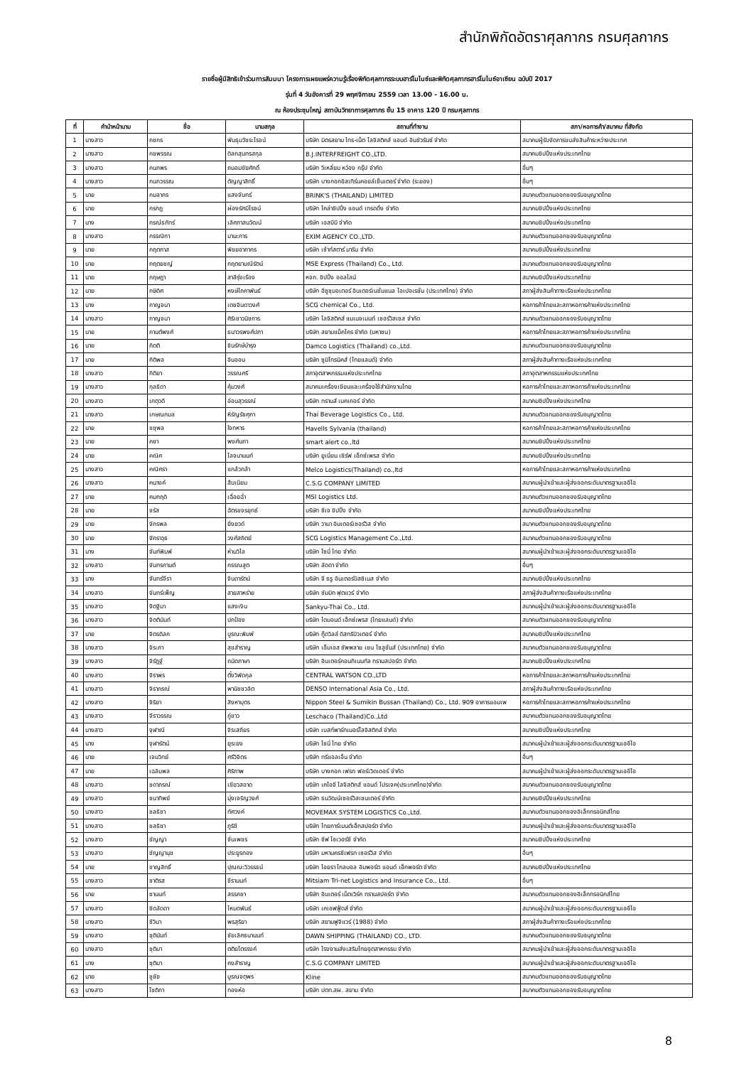สำนักพิกัดอัตราศุลกากร กรมศุลกากร
รายชื่อผู้มีสิทธิเข้าร่วมการสัมมนา โครงการเผยแพร่ความรู้เรื่องพิกัดศุลกากรระบบฮาร์โมไนซ์และพิกัดศุลกากรฮาร์โมไนซ์อาเซียน ฉบับปี 2017
รุ่นที่ 4 วันอังคารที่ 29 พฤศจิกายน 2559 เวลา 13.00 - 16.00 น.
ณ ห้องประชุมใหญ่ สถาบันวิทยาการศุลกากร ชั้น 15 อาคาร 120 ปี กรมศุลกากร
| ที่ | คำนำหน้านาม | ชื่อ | นามสกุล | สถานที่ทำงาน | สภา/หอการค้า/สมาคม ที่สังกัด |
| --- | --- | --- | --- | --- | --- |
| 1 | นางสาว | กชกร | พันธุมวัชระโรจน์ | บริษัท มิตรสยาม ไทร-เน็ต โลจิสติคส์ แอนด์ อินชัวรันซ์ จำกัด | สมาคมผู้รับจัดการขนส่งสินค้าระหว่างประเทศ |
| 2 | นางสาว | กชพรรณ | ดิลกสุนทรสกุล | B.J.INTERFREIGHT CO.,LTD. | สมาคมชิปปิ้งแห่งประเทศไทย |
| 3 | นางสาว | กนกพร | ถนอมชัยศักดิ์ | บริษัท วีเหลี่ยม หว่อง กรุ๊ป จำกัด | อื่นๆ |
| 4 | นางสาว | กนกวรรณ | ตัญญาสิทธิ์ | บริษัท บางกอกอิสเทิร์นคอยล์เซ็นเตอร์ จำกัด (ระยอง) | อื่นๆ |
| 5 | นาย | กมลากร | แสงจันทร์ | BRINK'S (THAILAND) LIMITED | สมาคมตัวแทนออกของรับอนุญาตไทย |
| 6 | นาย | กรกฎ | ผ่องรัศมีโรจน์ | บริษัท โคล่าชิปปิ้ง แอนด์ เทรดดิ้ง จำกัด | สมาคมชิปปิ้งแห่งประเทศไทย |
| 7 | นาง | กรณ์ธภัทร์ | เลิศภาสนวัฒน์ | บริษัท เอสบีบี จำกัด | สมาคมชิปปิ้งแห่งประเทศไทย |
| 8 | นางสาว | กรรณิกา | มานะการ | EXIM AGENCY CO.,LTD. | สมาคมตัวแทนออกของรับอนุญาตไทย |
| 9 | นาย | กฤตภาส | พิชยอาภากร | บริษัท เซ้าท์สตาร์ มารีน จำกัด | สมาคมชิปปิ้งแห่งประเทศไทย |
| 10 | นาย | กฤตยชญ์ | กฤตยามณีรัตน์ | MSE Express (Thailand) Co., Ltd. | สมาคมตัวแทนออกของรับอนุญาตไทย |
| 11 | นาย | กฤษฎา | สาลีรุ่งเรือง | หจก. ชิปปิ้ง ออลไลน์ | สมาคมชิปปิ้งแห่งประเทศไทย |
| 12 | นาย | กษิดิศ | หงษ์โภคาพันธ์ | บริษัท อีซูซุมอเตอร์ อินเตอร์เนชั่นแนล โอเปอเรชั่น (ประเทศไทย) จำกัด | สภาผู้ส่งสินค้าทางเรือแห่งประเทศไทย |
| 13 | นาง | กาญจนา | เตชจินดาวงศ์ | SCG chemical Co., Ltd. | หอการค้าไทยและสภาหอการค้าแห่งประเทศไทย |
| 14 | นางสาว | กาญจนา | ศิริเชาวนิชการ | บริษัท โลจิสติคส์ แมเนจเมนท์ เซอร์วิสเซส จำกัด | สมาคมตัวแทนออกของรับอนุญาตไทย |
| 15 | นาย | กานต์พงศ์ | ธนาวรพงศ์ปภา | บริษัท สยามแม็คโคร จำกัด (มหาชน) | หอการค้าไทยและสภาหอการค้าแห่งประเทศไทย |
| 16 | นาย | กิตติ | ชินรักษ์บำรุง | Damco Logistics (Thailand) co.,Ltd. | สมาคมตัวแทนออกของรับอนุญาตไทย |
| 17 | นาย | กิติพล | อินออน | บริษัท ซูมิโทรนิคส์ (ไทยแลนด์) จำกัด | สภาผู้ส่งสินค้าทางเรือแห่งประเทศไทย |
| 18 | นางสาว | กิติยา | วรรณศรี | สภาอุตสาหกรรมแห่งประเทศไทย | สภาอุตสาหกรรมแห่งประเทศไทย |
| 19 | นางสาว | กุลธิดา | คุ้มวงศ์ | สมาคมเครื่องเขียนและเครื่องใช้สำนักงานไทย | หอการค้าไทยและสภาหอการค้าแห่งประเทศไทย |
| 20 | นางสาว | เกตุวดี | อ่อนสุวรรณ์ | บริษัท ทรานส์ เมคเกอร์ จำกัด | สมาคมชิปปิ้งแห่งประเทศไทย |
| 21 | นางสาว | เกษณกมล | หิรัญรัชศุภา | Thai Beverage Logistics Co., Ltd. | สมาคมตัวแทนออกของรับอนุญาตไทย |
| 22 | นาย | ขชุพล | ใจทหาร | Havells Sylvania (thailand) | หอการค้าไทยและสภาหอการค้าแห่งประเทศไทย |
| 23 | นาย | คชา | พงศ์นภา | smart alert co.,ltd | สมาคมชิปปิ้งแห่งประเทศไทย |
| 24 | นาย | คณิศ | โลจนานนท์ | บริษัท ยูเนี่ยน เซิร์ฟ เอ็กซ์เพรส จำกัด | สมาคมชิปปิ้งแห่งประเทศไทย |
| 25 | นางสาว | คณิศรา | แกล้วกล้า | Melco Logistics(Thailand) co.,ltd | หอการค้าไทยและสภาหอการค้าแห่งประเทศไทย |
| 26 | นางสาว | คนางค์ | สืบเนียม | C.S.G COMPANY LIMITED | สมาคมผู้นำเข้าและผู้ส่งออกระดับมาตรฐานเออีโอ |
| 27 | นาย | คมกฤดิ | เฉื่อยฉ่ำ | MSI Logistics Ltd. | สมาคมตัวแทนออกของรับอนุญาตไทย |
| 28 | นาย | จรัส | ฉัตรขจรยุทธ์ | บริษัท ซีเจ ชิปปิ้ง จำกัด | สมาคมชิปปิ้งแห่งประเทศไทย |
| 29 | นาย | จักรพล | ยิ่งยวด์ | บริษัท วานา อินเตอร์เซอร์วิส จำกัด | สมาคมตัวแทนออกของรับอนุญาตไทย |
| 30 | นาย | จักราวุธ | วงศ์สถิตย์ | SCG Logistics Management Co.,Ltd. | สมาคมตัวแทนออกของรับอนุญาตไทย |
| 31 | นาง | จันท์พิมพ์ | ห่านวิไล | บริษัท โซนี่ ไทย จำกัด | สมาคมผู้นำเข้าและผู้ส่งออกระดับมาตรฐานเออีโอ |
| 32 | นางสาว | จันทรกานต์ | กรรณสูต | บริษัท ลัดดา จำกัด | อื่นๆ |
| 33 | นาง | จันทร์จีรา | จินดารัตน์ | บริษัท จี ธรู อินเตอร์บิสซิเนส จำกัด | สมาคมชิปปิ้งแห่งประเทศไทย |
| 34 | นางสาว | จันทร์เพ็ญ | สายสาหร่าย | บริษัท ซัมมิท ฟุตแวร์ จำกัด | สภาผู้ส่งสินค้าทางเรือแห่งประเทศไทย |
| 35 | นางสาว | จิตฐิมา | แสงเงิน | Sankyu-Thai Co., Ltd. | สมาคมผู้นำเข้าและผู้ส่งออกระดับมาตรฐานเออีโอ |
| 36 | นางสาว | จิตตินันท์ | ปกป้อง | บริษัท ไดมอนด์ เอ็กซ์เพรส (ไทยแลนด์) จำกัด | สมาคมตัวแทนออกของรับอนุญาตไทย |
| 37 | นาย | จิตรดิลก | บูรณะพิมพ์ | บริษัท กู๊ดวิลล์ ดิสทริบิวเตอร์ จำกัด | สมาคมชิปปิ้งแห่งประเทศไทย |
| 38 | นางสาว | จิระภา | สุขสำราญ | บริษัท เอ็มเอส ซัพพลาย เชน โซลูชั่นส์ (ประเทศไทย) จำกัด | สมาคมตัวแทนออกของรับอนุญาตไทย |
| 39 | นางสาว | จิรัฎฐ์ | ถนัดภาษา | บริษัท อินเตอร์คอนทิเนนทัล ทรานสปอร์ต จำกัด | สมาคมชิปปิ้งแห่งประเทศไทย |
| 40 | นางสาว | จิราพร | ตั้งวิพัดกุล | CENTRAL WATSON CO.,LTD | หอการค้าไทยและสภาหอการค้าแห่งประเทศไทย |
| 41 | นางสาว | จิราภรณ์ | พานิชชวลิต | DENSO International Asia Co., Ltd. | สภาผู้ส่งสินค้าทางเรือแห่งประเทศไทย |
| 42 | นางสาว | จิริยา | สิงหาบุตร | Nippon Steel & Sumikin Bussan (Thailand) Co., Ltd. 909 อาคารแอมเพ | หอการค้าไทยและสภาหอการค้าแห่งประเทศไทย |
| 43 | นางสาว | จีราวรรณ | ภู่ขาว | Leschaco (Thailand)Co.,Ltd | สมาคมตัวแทนออกของรับอนุญาตไทย |
| 44 | นางสาว | จุฬาณี | จิรเสถียร | บริษัท เบสท์พาร์ทเนอร์โลจิสติกส์ จำกัด | สมาคมชิปปิ้งแห่งประเทศไทย |
| 45 | นาง | จุฬารัตน์ | ยุระยง | บริษัท โซนี่ ไทย จำกัด | สมาคมผู้นำเข้าและผู้ส่งออกระดับมาตรฐานเออีโอ |
| 46 | นาย | เจนวิทย์ | ศรีวิจิตร | บริษัท ทรีแอลเอ็น จำกัด | อื่นๆ |
| 47 | นาย | เฉลิมพล | ศิริภาพ | บริษัท บางกอก เฟรท ฟอร์เวิดเดอร์ จำกัด | สมาคมผู้นำเข้าและผู้ส่งออกระดับมาตรฐานเออีโอ |
| 48 | นางสาว | ชดาภรณ์ | เขียวสอาด | บริษัท เคโอจี โลจิสติกส์ แอนด์ โปรเจค(ประเทศไทย)จำกัด | สมาคมตัวแทนออกของรับอนุญาตไทย |
| 49 | นางสาว | ชนาทิพย์ | มุ่งเจริญวงศ์ | บริษัท ธนวัฒน์เซอร์วิสเซนเตอร์ จำกัด | สมาคมชิปปิ้งแห่งประเทศไทย |
| 50 | นางสาว | ชลธิชา | ทัศวงค์ | MOVEMAX SYSTEM LOGISTICS Co.,Ltd. | สมาคมตัวแทนออกของอิเล็กทรอนิกส์ไทย |
| 51 | นางสาว | ชลธิชา | ภูริชี | บริษัท ไทยการ์เมนต์เอ็กสปอร์ต จำกัด | สมาคมผู้นำเข้าและผู้ส่งออกระดับมาตรฐานเออีโอ |
| 52 | นางสาว | ชัญญา | จั่นเพชร | บริษัท ซีฟ โอเวอร์ซี จำกัด | สมาคมชิปปิ้งแห่งประเทศไทย |
| 53 | นางสาว | ชัญญานุช | ประยูรทอง | บริษัท มหานครซีเฟรท เซอร์วิส จำกัด | อื่นๆ |
| 54 | นาย | ชาญสิทธิ์ | ปุณณะวิวรรธน์ | บริษัท ไอยรา โกลบอล อิมพอร์ต แอนด์ เอ็กพอร์ต จำกัด | สมาคมชิปปิ้งแห่งประเทศไทย |
| 55 | นางสาว | ชาติรส | ชีรานนท์ | Mitsiam Tri-net Logistics and Insurance Co., Ltd. | อื่นๆ |
| 56 | นาย | ชานนท์ | สรรคชา | บริษัท อินเตอร์ เน็ตเวิร์ค ทรานสปอร์ต จำกัด | สมาคมตัวแทนออกของอิเล็กทรอนิกส์ไทย |
| 57 | นางสาว | ชิดลัดดา | โหมดพันธ์ | บริษัท เคเอฟฟู้ดส์ จำกัด | สมาคมผู้นำเข้าและผู้ส่งออกระดับมาตรฐานเออีโอ |
| 58 | นางสาว | ชีวินา | พรสุริยา | บริษัท สยามฟูจิแวร์ (1988) จำกัด | สภาผู้ส่งสินค้าทางเรือแห่งประเทศไทย |
| 59 | นางสาว | ชุตินันท์ | ชัยเลิศธนานนท์ | DAWN SHIPPING (THAILAND) CO., LTD. | สมาคมตัวแทนออกของรับอนุญาตไทย |
| 60 | นางสาว | ชุติมา | ตติยไตรรงค์ | บริษัท โรงงานส่งเสริมไทยอุตสาหกรรม จำกัด | สมาคมผู้นำเข้าและผู้ส่งออกระดับมาตรฐานเออีโอ |
| 61 | นาง | ชุติมา | คงสำราญ | C.S.G COMPANY LIMITED | สมาคมผู้นำเข้าและผู้ส่งออกระดับมาตรฐานเออีโอ |
| 62 | นาย | ชูชัย | บูรณจตุพร | Kline | สมาคมตัวแทนออกของรับอนุญาตไทย |
| 63 | นางสาว | โชติกา | ทองห่อ | บริษัท ปตท.สผ. สยาม จำกัด | สมาคมตัวแทนออกของรับอนุญาตไทย |
8